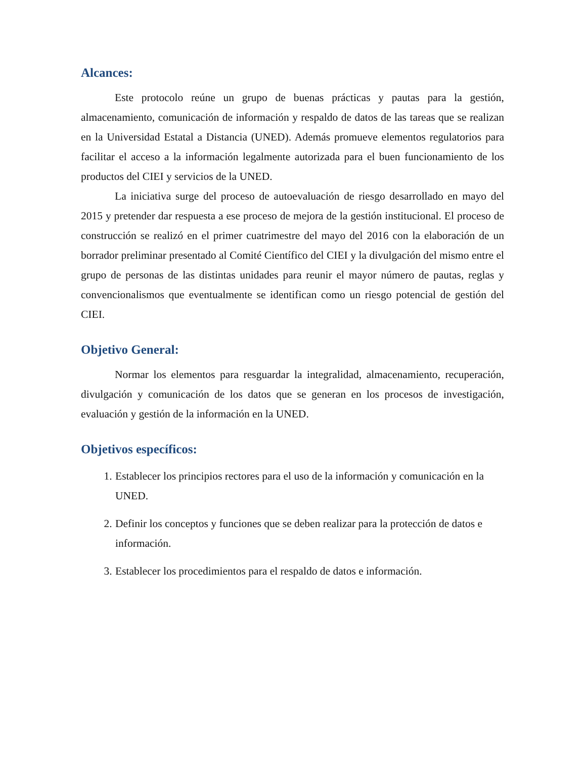Alcances:
Este protocolo reúne un grupo de buenas prácticas y pautas para la gestión, almacenamiento, comunicación de información y respaldo de datos de las tareas que se realizan en la Universidad Estatal a Distancia (UNED). Además promueve elementos regulatorios para facilitar el acceso a la información legalmente autorizada para el buen funcionamiento de los productos del CIEI y servicios de la UNED.
La iniciativa surge del proceso de autoevaluación de riesgo desarrollado en mayo del 2015 y pretender dar respuesta a ese proceso de mejora de la gestión institucional. El proceso de construcción se realizó en el primer cuatrimestre del mayo del 2016 con la elaboración de un borrador preliminar presentado al Comité Científico del CIEI y la divulgación del mismo entre el grupo de personas de las distintas unidades para reunir el mayor número de pautas, reglas y convencionalismos que eventualmente se identifican como un riesgo potencial de gestión del CIEI.
Objetivo General:
Normar los elementos para resguardar la integralidad, almacenamiento, recuperación, divulgación y comunicación de los datos que se generan en los procesos de investigación, evaluación y gestión de la información en la UNED.
Objetivos específicos:
1. Establecer los principios rectores para el uso de la información y comunicación en la UNED.
2. Definir los conceptos y funciones que se deben realizar para la protección de datos e información.
3. Establecer los procedimientos para el respaldo de datos e información.